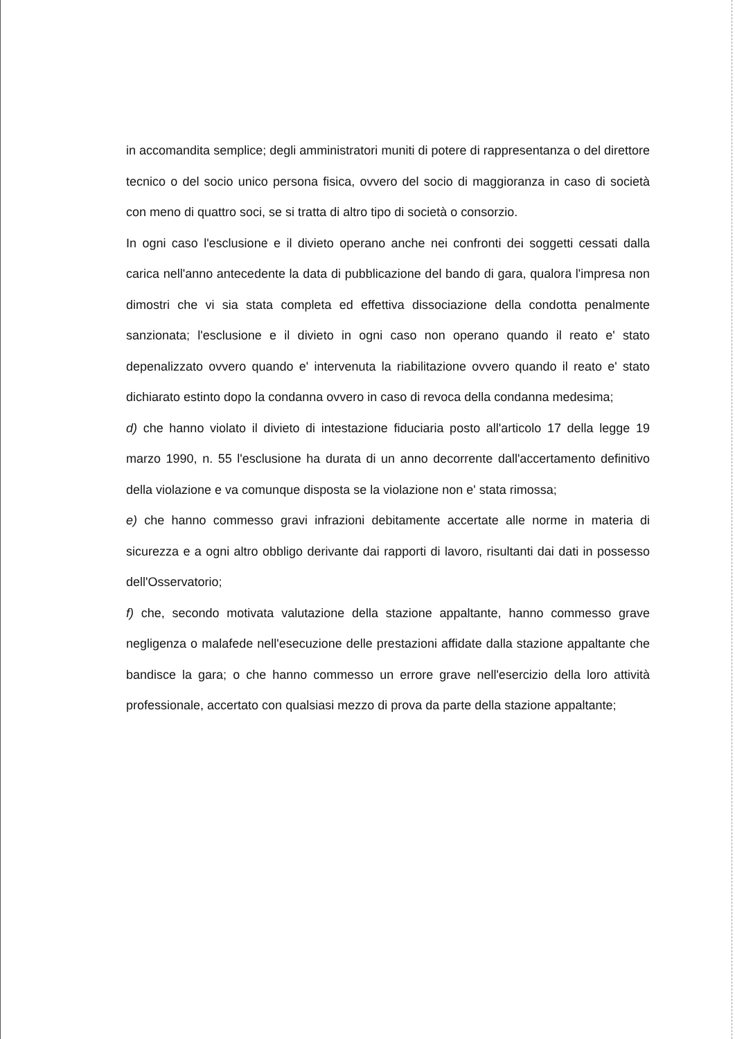in accomandita semplice; degli amministratori muniti di potere di rappresentanza o del direttore tecnico o del socio unico persona fisica, ovvero del socio di maggioranza in caso di società con meno di quattro soci, se si tratta di altro tipo di società o consorzio.
In ogni caso l'esclusione e il divieto operano anche nei confronti dei soggetti cessati dalla carica nell'anno antecedente la data di pubblicazione del bando di gara, qualora l'impresa non dimostri che vi sia stata completa ed effettiva dissociazione della condotta penalmente sanzionata; l'esclusione e il divieto in ogni caso non operano quando il reato e' stato depenalizzato ovvero quando e' intervenuta la riabilitazione ovvero quando il reato e' stato dichiarato estinto dopo la condanna ovvero in caso di revoca della condanna medesima;
d) che hanno violato il divieto di intestazione fiduciaria posto all'articolo 17 della legge 19 marzo 1990, n. 55 l'esclusione ha durata di un anno decorrente dall'accertamento definitivo della violazione e va comunque disposta se la violazione non e' stata rimossa;
e) che hanno commesso gravi infrazioni debitamente accertate alle norme in materia di sicurezza e a ogni altro obbligo derivante dai rapporti di lavoro, risultanti dai dati in possesso dell'Osservatorio;
f) che, secondo motivata valutazione della stazione appaltante, hanno commesso grave negligenza o malafede nell'esecuzione delle prestazioni affidate dalla stazione appaltante che bandisce la gara; o che hanno commesso un errore grave nell'esercizio della loro attività professionale, accertato con qualsiasi mezzo di prova da parte della stazione appaltante;